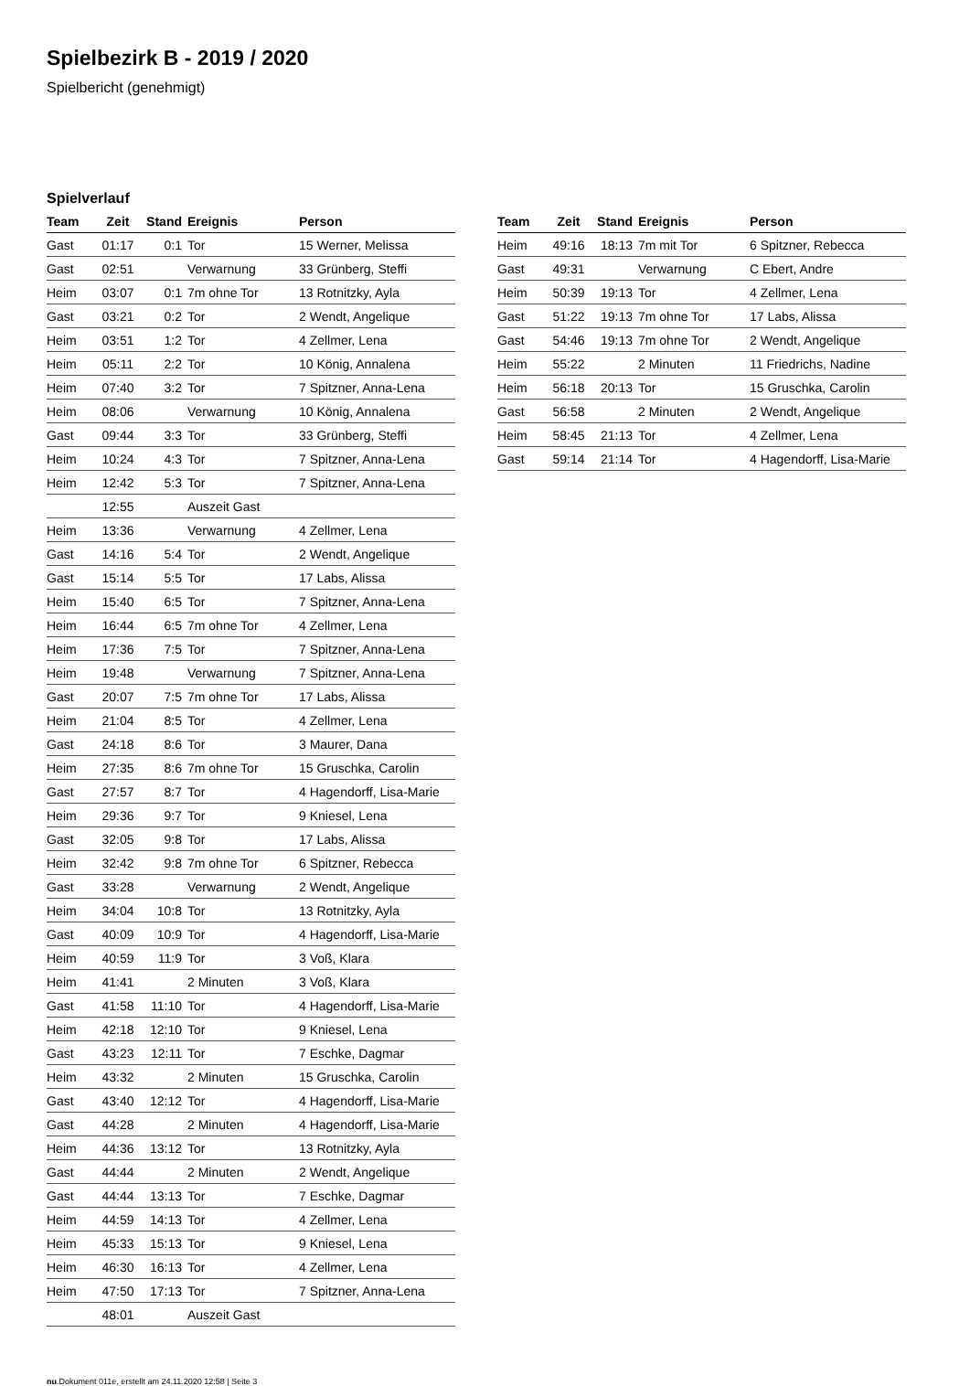Spielbezirk B - 2019 / 2020
Spielbericht (genehmigt)
Spielverlauf
| Team | Zeit | Stand | Ereignis | Person |
| --- | --- | --- | --- | --- |
| Gast | 01:17 | 0:1 | Tor | 15 Werner, Melissa |
| Gast | 02:51 | | Verwarnung | 33 Grünberg, Steffi |
| Heim | 03:07 | 0:1 | 7m ohne Tor | 13 Rotnitzky, Ayla |
| Gast | 03:21 | 0:2 | Tor | 2 Wendt, Angelique |
| Heim | 03:51 | 1:2 | Tor | 4 Zellmer, Lena |
| Heim | 05:11 | 2:2 | Tor | 10 König, Annalena |
| Heim | 07:40 | 3:2 | Tor | 7 Spitzner, Anna-Lena |
| Heim | 08:06 | | Verwarnung | 10 König, Annalena |
| Gast | 09:44 | 3:3 | Tor | 33 Grünberg, Steffi |
| Heim | 10:24 | 4:3 | Tor | 7 Spitzner, Anna-Lena |
| Heim | 12:42 | 5:3 | Tor | 7 Spitzner, Anna-Lena |
| | 12:55 | | Auszeit Gast | |
| Heim | 13:36 | | Verwarnung | 4 Zellmer, Lena |
| Gast | 14:16 | 5:4 | Tor | 2 Wendt, Angelique |
| Gast | 15:14 | 5:5 | Tor | 17 Labs, Alissa |
| Heim | 15:40 | 6:5 | Tor | 7 Spitzner, Anna-Lena |
| Heim | 16:44 | 6:5 | 7m ohne Tor | 4 Zellmer, Lena |
| Heim | 17:36 | 7:5 | Tor | 7 Spitzner, Anna-Lena |
| Heim | 19:48 | | Verwarnung | 7 Spitzner, Anna-Lena |
| Gast | 20:07 | 7:5 | 7m ohne Tor | 17 Labs, Alissa |
| Heim | 21:04 | 8:5 | Tor | 4 Zellmer, Lena |
| Gast | 24:18 | 8:6 | Tor | 3 Maurer, Dana |
| Heim | 27:35 | 8:6 | 7m ohne Tor | 15 Gruschka, Carolin |
| Gast | 27:57 | 8:7 | Tor | 4 Hagendorff, Lisa-Marie |
| Heim | 29:36 | 9:7 | Tor | 9 Kniesel, Lena |
| Gast | 32:05 | 9:8 | Tor | 17 Labs, Alissa |
| Heim | 32:42 | 9:8 | 7m ohne Tor | 6 Spitzner, Rebecca |
| Gast | 33:28 | | Verwarnung | 2 Wendt, Angelique |
| Heim | 34:04 | 10:8 | Tor | 13 Rotnitzky, Ayla |
| Gast | 40:09 | 10:9 | Tor | 4 Hagendorff, Lisa-Marie |
| Heim | 40:59 | 11:9 | Tor | 3 Voß, Klara |
| Heim | 41:41 | | 2 Minuten | 3 Voß, Klara |
| Gast | 41:58 | 11:10 | Tor | 4 Hagendorff, Lisa-Marie |
| Heim | 42:18 | 12:10 | Tor | 9 Kniesel, Lena |
| Gast | 43:23 | 12:11 | Tor | 7 Eschke, Dagmar |
| Heim | 43:32 | | 2 Minuten | 15 Gruschka, Carolin |
| Gast | 43:40 | 12:12 | Tor | 4 Hagendorff, Lisa-Marie |
| Gast | 44:28 | | 2 Minuten | 4 Hagendorff, Lisa-Marie |
| Heim | 44:36 | 13:12 | Tor | 13 Rotnitzky, Ayla |
| Gast | 44:44 | | 2 Minuten | 2 Wendt, Angelique |
| Gast | 44:44 | 13:13 | Tor | 7 Eschke, Dagmar |
| Heim | 44:59 | 14:13 | Tor | 4 Zellmer, Lena |
| Heim | 45:33 | 15:13 | Tor | 9 Kniesel, Lena |
| Heim | 46:30 | 16:13 | Tor | 4 Zellmer, Lena |
| Heim | 47:50 | 17:13 | Tor | 7 Spitzner, Anna-Lena |
| | 48:01 | | Auszeit Gast | |
| Team | Zeit | Stand | Ereignis | Person |
| --- | --- | --- | --- | --- |
| Heim | 49:16 | 18:13 | 7m mit Tor | 6 Spitzner, Rebecca |
| Gast | 49:31 | | Verwarnung | C Ebert, Andre |
| Heim | 50:39 | 19:13 | Tor | 4 Zellmer, Lena |
| Gast | 51:22 | 19:13 | 7m ohne Tor | 17 Labs, Alissa |
| Gast | 54:46 | 19:13 | 7m ohne Tor | 2 Wendt, Angelique |
| Heim | 55:22 | | 2 Minuten | 11 Friedrichs, Nadine |
| Heim | 56:18 | 20:13 | Tor | 15 Gruschka, Carolin |
| Gast | 56:58 | | 2 Minuten | 2 Wendt, Angelique |
| Heim | 58:45 | 21:13 | Tor | 4 Zellmer, Lena |
| Gast | 59:14 | 21:14 | Tor | 4 Hagendorff, Lisa-Marie |
nu.Dokument 011e, erstellt am 24.11.2020 12:58 | Seite 3